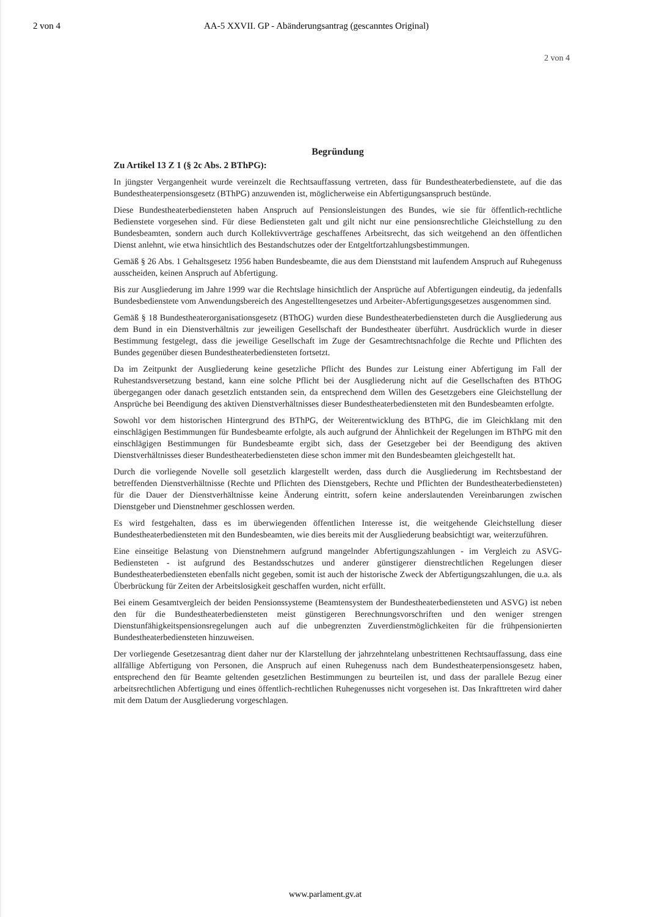2 von 4 AA-5 XXVII. GP - Abänderungsantrag (gescanntes Original)
2 von 4
Begründung
Zu Artikel 13 Z 1 (§ 2c Abs. 2 BThPG):
In jüngster Vergangenheit wurde vereinzelt die Rechtsauffassung vertreten, dass für Bundestheaterbedienstete, auf die das Bundestheaterpensionsgesetz (BThPG) anzuwenden ist, möglicherweise ein Abfertigungsanspruch bestünde.
Diese Bundestheaterbediensteten haben Anspruch auf Pensionsleistungen des Bundes, wie sie für öffentlich-rechtliche Bedienstete vorgesehen sind. Für diese Bediensteten galt und gilt nicht nur eine pensionsrechtliche Gleichstellung zu den Bundesbeamten, sondern auch durch Kollektivverträge geschaffenes Arbeitsrecht, das sich weitgehend an den öffentlichen Dienst anlehnt, wie etwa hinsichtlich des Bestandschutzes oder der Entgeltfortzahlungsbestimmungen.
Gemäß § 26 Abs. 1 Gehaltsgesetz 1956 haben Bundesbeamte, die aus dem Dienststand mit laufendem Anspruch auf Ruhegenuss ausscheiden, keinen Anspruch auf Abfertigung.
Bis zur Ausgliederung im Jahre 1999 war die Rechtslage hinsichtlich der Ansprüche auf Abfertigungen eindeutig, da jedenfalls Bundesbedienstete vom Anwendungsbereich des Angestelltengesetzes und Arbeiter-Abfertigungsgesetzes ausgenommen sind.
Gemäß § 18 Bundestheaterorganisationsgesetz (BThOG) wurden diese Bundestheaterbediensteten durch die Ausgliederung aus dem Bund in ein Dienstverhältnis zur jeweiligen Gesellschaft der Bundestheater überführt. Ausdrücklich wurde in dieser Bestimmung festgelegt, dass die jeweilige Gesellschaft im Zuge der Gesamtrechtsnachfolge die Rechte und Pflichten des Bundes gegenüber diesen Bundestheaterbediensteten fortsetzt.
Da im Zeitpunkt der Ausgliederung keine gesetzliche Pflicht des Bundes zur Leistung einer Abfertigung im Fall der Ruhestandsversetzung bestand, kann eine solche Pflicht bei der Ausgliederung nicht auf die Gesellschaften des BThOG übergegangen oder danach gesetzlich entstanden sein, da entsprechend dem Willen des Gesetzgebers eine Gleichstellung der Ansprüche bei Beendigung des aktiven Dienstverhältnisses dieser Bundestheaterbediensteten mit den Bundesbeamten erfolgte.
Sowohl vor dem historischen Hintergrund des BThPG, der Weiterentwicklung des BThPG, die im Gleichklang mit den einschlägigen Bestimmungen für Bundesbeamte erfolgte, als auch aufgrund der Ähnlichkeit der Regelungen im BThPG mit den einschlägigen Bestimmungen für Bundesbeamte ergibt sich, dass der Gesetzgeber bei der Beendigung des aktiven Dienstverhältnisses dieser Bundestheaterbediensteten diese schon immer mit den Bundesbeamten gleichgestellt hat.
Durch die vorliegende Novelle soll gesetzlich klargestellt werden, dass durch die Ausgliederung im Rechtsbestand der betreffenden Dienstverhältnisse (Rechte und Pflichten des Dienstgebers, Rechte und Pflichten der Bundestheaterbediensteten) für die Dauer der Dienstverhältnisse keine Änderung eintritt, sofern keine anderslautenden Vereinbarungen zwischen Dienstgeber und Dienstnehmer geschlossen werden.
Es wird festgehalten, dass es im überwiegenden öffentlichen Interesse ist, die weitgehende Gleichstellung dieser Bundestheaterbediensteten mit den Bundesbeamten, wie dies bereits mit der Ausgliederung beabsichtigt war, weiterzuführen.
Eine einseitige Belastung von Dienstnehmern aufgrund mangelnder Abfertigungszahlungen - im Vergleich zu ASVG-Bediensteten - ist aufgrund des Bestandsschutzes und anderer günstigerer dienstrechtlichen Regelungen dieser Bundestheaterbediensteten ebenfalls nicht gegeben, somit ist auch der historische Zweck der Abfertigungszahlungen, die u.a. als Überbrückung für Zeiten der Arbeitslosigkeit geschaffen wurden, nicht erfüllt.
Bei einem Gesamtvergleich der beiden Pensionssysteme (Beamtensystem der Bundestheaterbediensteten und ASVG) ist neben den für die Bundestheaterbediensteten meist günstigeren Berechnungsvorschriften und den weniger strengen Dienstunfähigkeitspensionsregelungen auch auf die unbegrenzten Zuverdienstmöglichkeiten für die frühpensionierten Bundestheaterbediensteten hinzuweisen.
Der vorliegende Gesetzesantrag dient daher nur der Klarstellung der jahrzehntelang unbestrittenen Rechtsauffassung, dass eine allfällige Abfertigung von Personen, die Anspruch auf einen Ruhegenuss nach dem Bundestheaterpensionsgesetz haben, entsprechend den für Beamte geltenden gesetzlichen Bestimmungen zu beurteilen ist, und dass der parallele Bezug einer arbeitsrechtlichen Abfertigung und eines öffentlich-rechtlichen Ruhegenusses nicht vorgesehen ist. Das Inkrafttreten wird daher mit dem Datum der Ausgliederung vorgeschlagen.
www.parlament.gv.at